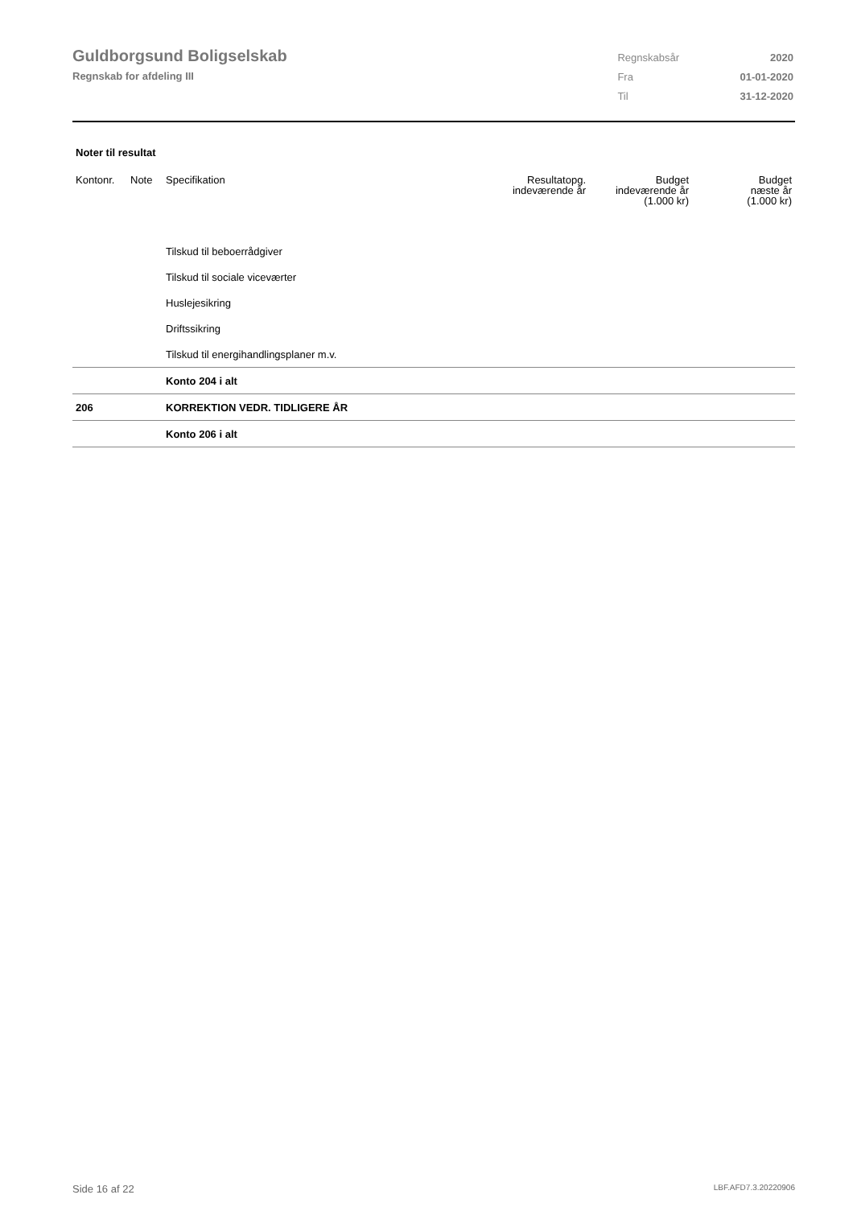Guldborgsund Boligselskab
Regnskab for afdeling III
| Regnskabsår | 2020 |
| Fra | 01-01-2020 |
| Til | 31-12-2020 |
Noter til resultat
| Kontonr. | Note | Specifikation | Resultatopg. indeværende år | Budget indeværende år (1.000 kr) | Budget næste år (1.000 kr) |
| --- | --- | --- | --- | --- | --- |
| | | Tilskud til beboerrådgiver | | | |
| | | Tilskud til sociale viceværter | | | |
| | | Huslejesikring | | | |
| | | Driftssikring | | | |
| | | Tilskud til energihandlingsplaner m.v. | | | |
| | | Konto 204 i alt | | | |
| 206 | | KORREKTION VEDR. TIDLIGERE ÅR | | | |
| | | Konto 206 i alt | | | |
Side 16 af 22 LBF.AFD7.3.20220906